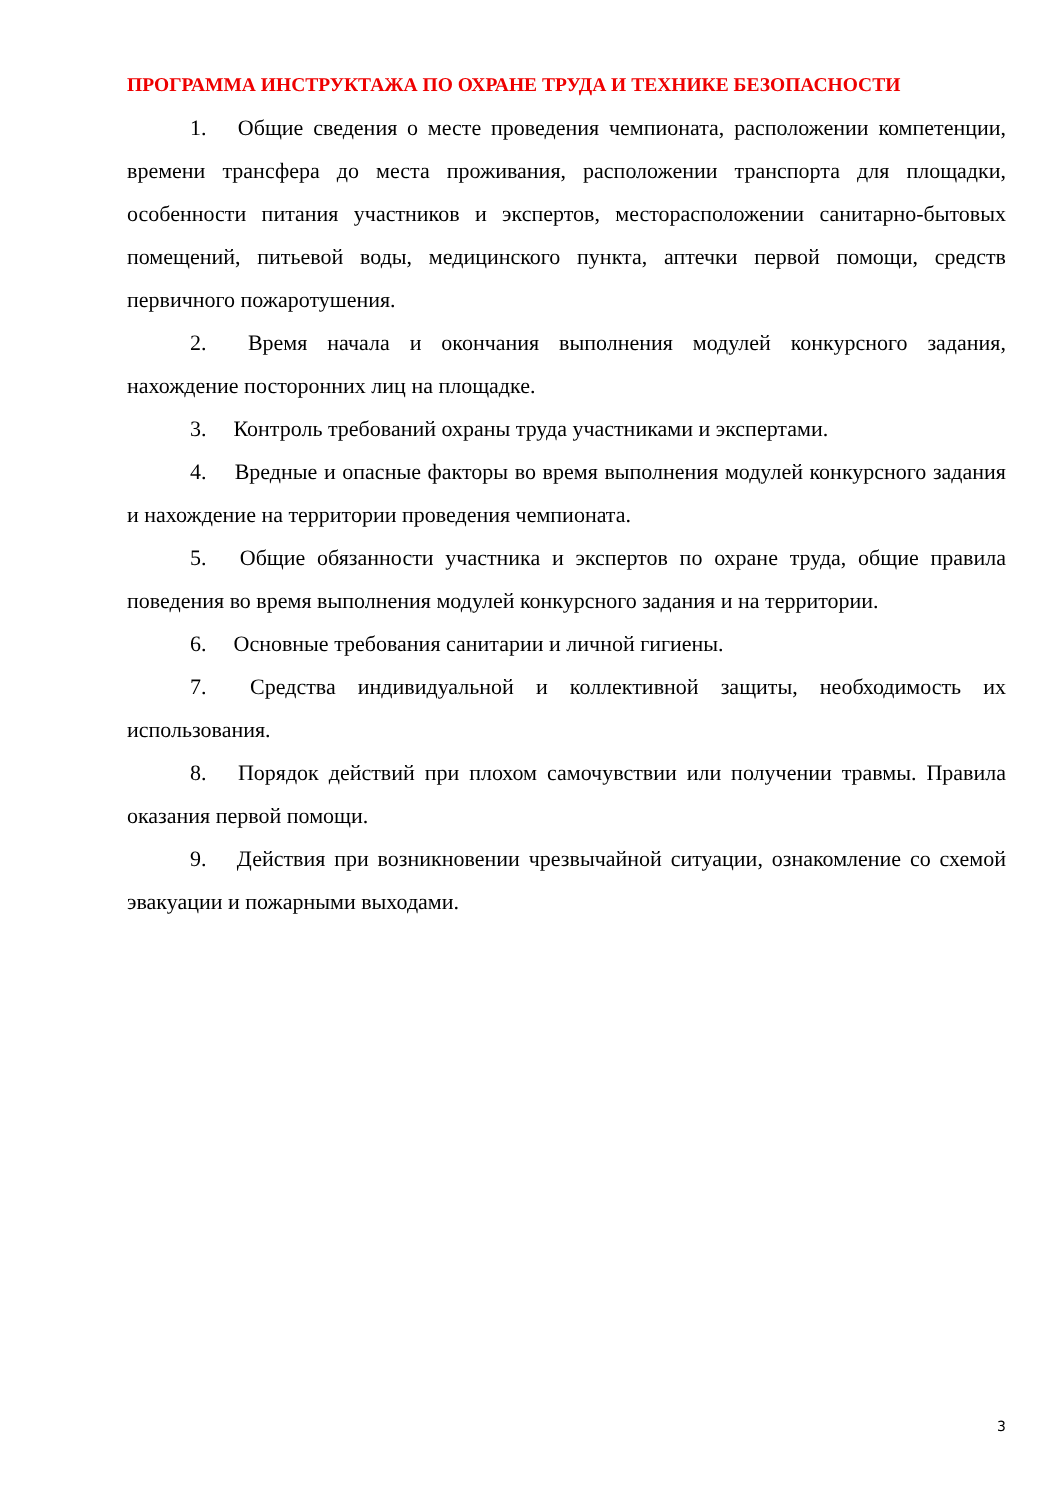ПРОГРАММА ИНСТРУКТАЖА ПО ОХРАНЕ ТРУДА И ТЕХНИКЕ БЕЗОПАСНОСТИ
1. Общие сведения о месте проведения чемпионата, расположении компетенции, времени трансфера до места проживания, расположении транспорта для площадки, особенности питания участников и экспертов, месторасположении санитарно-бытовых помещений, питьевой воды, медицинского пункта, аптечки первой помощи, средств первичного пожаротушения.
2. Время начала и окончания выполнения модулей конкурсного задания, нахождение посторонних лиц на площадке.
3. Контроль требований охраны труда участниками и экспертами.
4. Вредные и опасные факторы во время выполнения модулей конкурсного задания и нахождение на территории проведения чемпионата.
5. Общие обязанности участника и экспертов по охране труда, общие правила поведения во время выполнения модулей конкурсного задания и на территории.
6. Основные требования санитарии и личной гигиены.
7. Средства индивидуальной и коллективной защиты, необходимость их использования.
8. Порядок действий при плохом самочувствии или получении травмы. Правила оказания первой помощи.
9. Действия при возникновении чрезвычайной ситуации, ознакомление со схемой эвакуации и пожарными выходами.
3